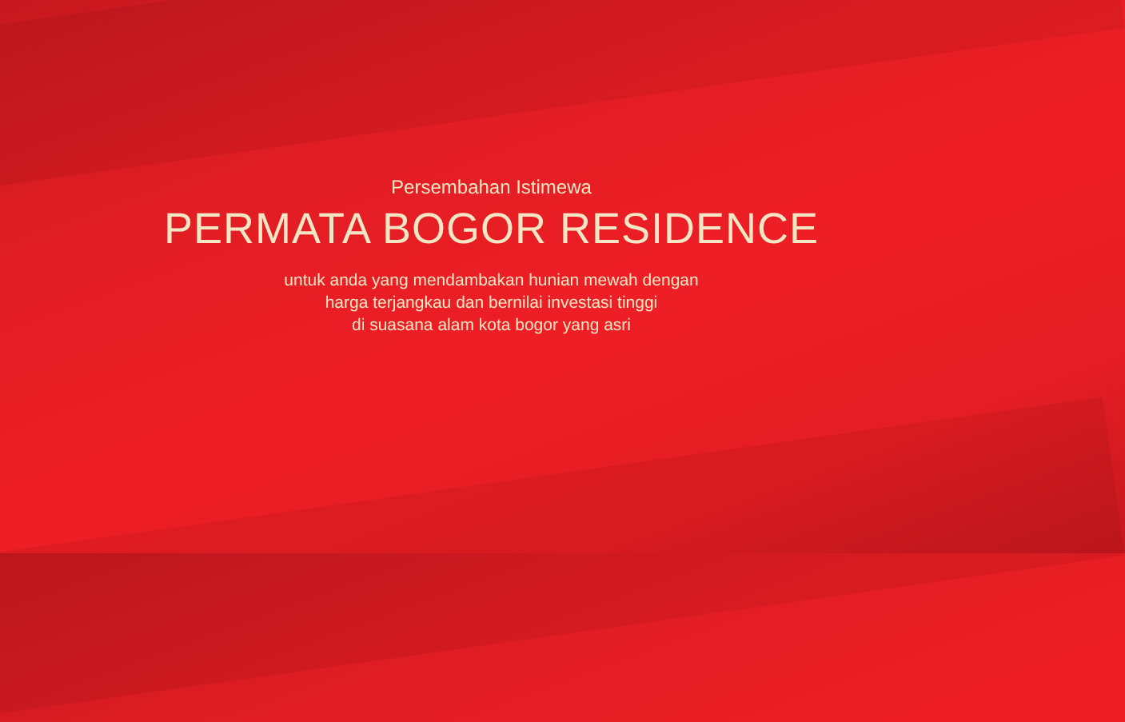Persembahan Istimewa
PERMATA BOGOR RESIDENCE
untuk anda yang mendambakan hunian mewah dengan
harga terjangkau dan bernilai investasi tinggi
di suasana alam kota bogor yang asri